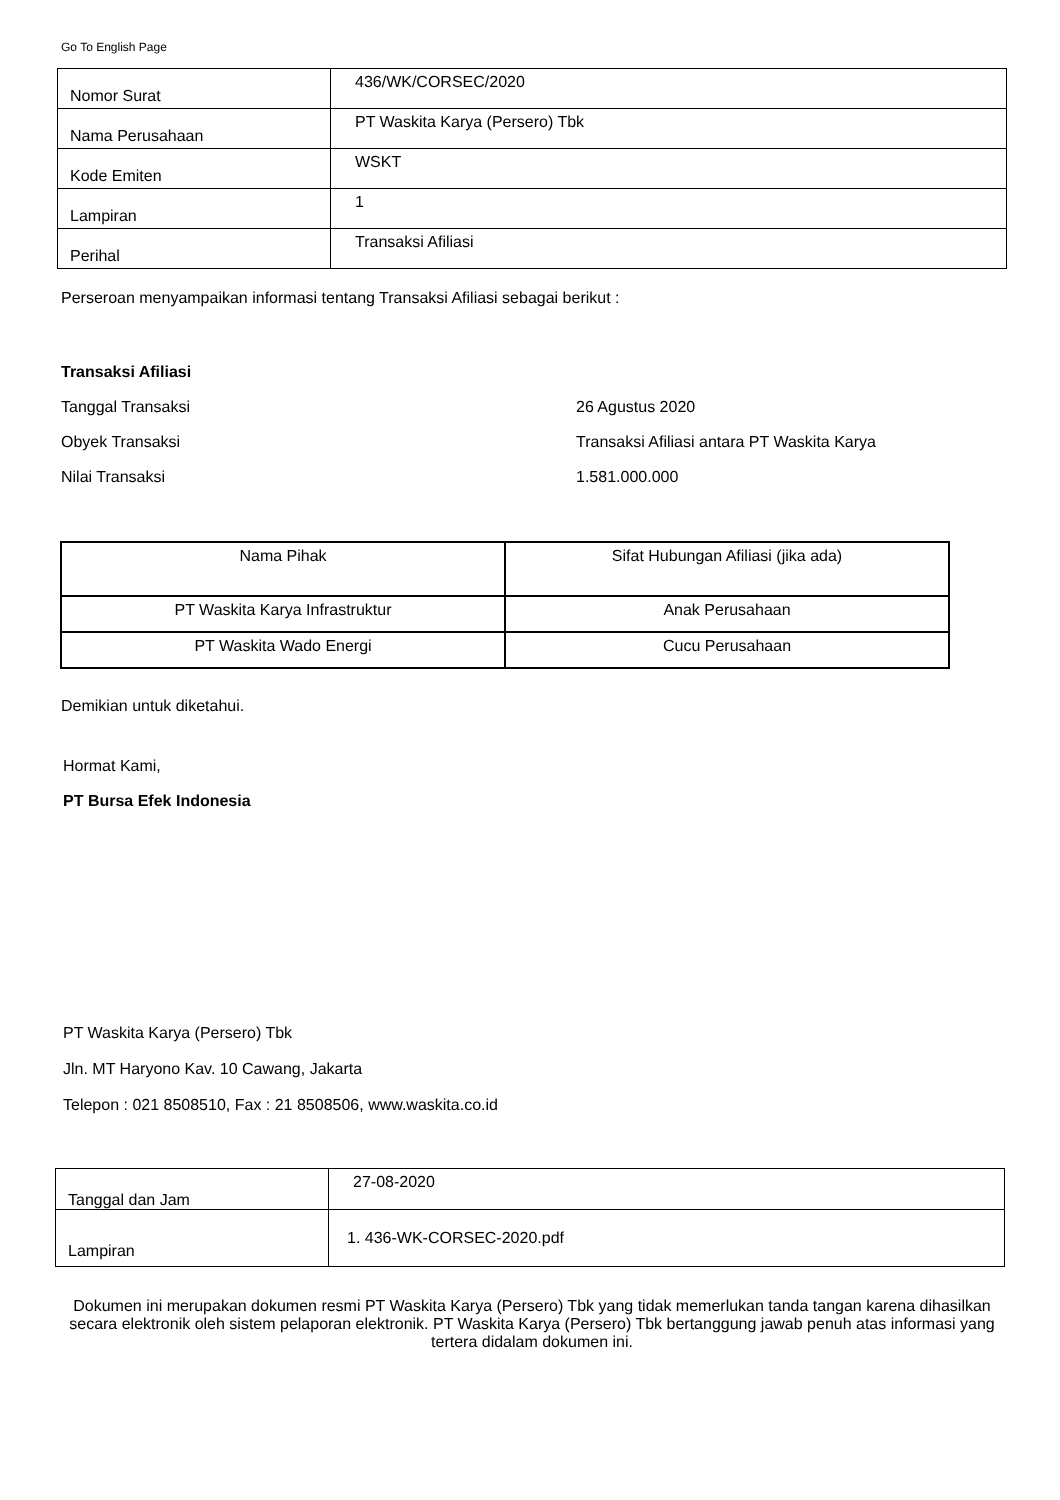Go To English Page
| Nomor Surat | 436/WK/CORSEC/2020 |
| Nama Perusahaan | PT Waskita Karya (Persero) Tbk |
| Kode Emiten | WSKT |
| Lampiran | 1 |
| Perihal | Transaksi Afiliasi |
Perseroan menyampaikan informasi tentang Transaksi Afiliasi sebagai berikut :
Transaksi Afiliasi
Tanggal Transaksi
26 Agustus 2020
Obyek Transaksi
Transaksi Afiliasi antara PT Waskita Karya
Nilai Transaksi
1.581.000.000
| Nama Pihak | Sifat Hubungan Afiliasi (jika ada) |
| PT Waskita Karya Infrastruktur | Anak Perusahaan |
| PT Waskita Wado Energi | Cucu Perusahaan |
Demikian untuk diketahui.
Hormat Kami,
PT Bursa Efek Indonesia
PT Waskita Karya (Persero) Tbk
Jln. MT Haryono Kav. 10 Cawang, Jakarta
Telepon : 021 8508510, Fax : 21 8508506, www.waskita.co.id
| Tanggal dan Jam | 27-08-2020 |
| Lampiran | 1. 436-WK-CORSEC-2020.pdf |
Dokumen ini merupakan dokumen resmi PT Waskita Karya (Persero) Tbk yang tidak memerlukan tanda tangan karena dihasilkan secara elektronik oleh sistem pelaporan elektronik. PT Waskita Karya (Persero) Tbk bertanggung jawab penuh atas informasi yang tertera didalam dokumen ini.